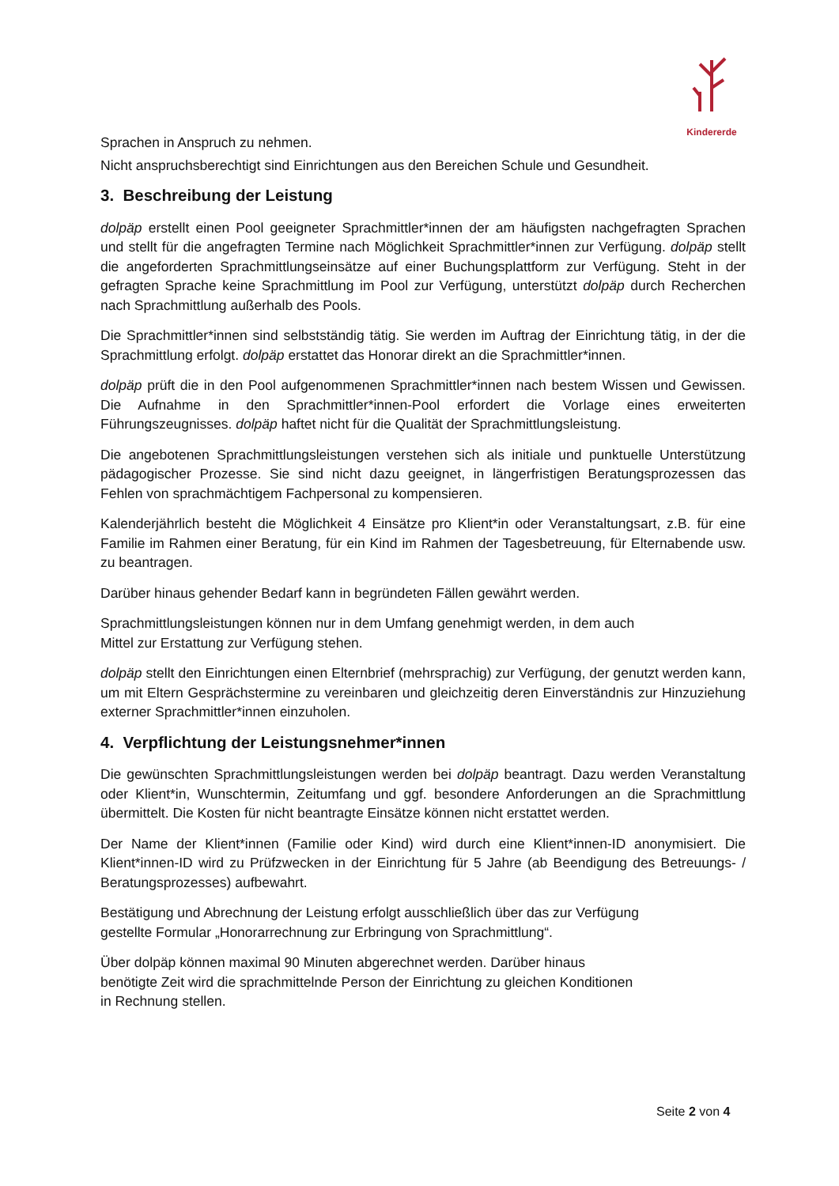Kindererde
Sprachen in Anspruch zu nehmen.
Nicht anspruchsberechtigt sind Einrichtungen aus den Bereichen Schule und Gesundheit.
3. Beschreibung der Leistung
dolpäp erstellt einen Pool geeigneter Sprachmittler*innen der am häufigsten nachgefragten Sprachen und stellt für die angefragten Termine nach Möglichkeit Sprachmittler*innen zur Verfügung. dolpäp stellt die angeforderten Sprachmittlungseinsätze auf einer Buchungsplattform zur Verfügung. Steht in der gefragten Sprache keine Sprachmittlung im Pool zur Verfügung, unterstützt dolpäp durch Recherchen nach Sprachmittlung außerhalb des Pools.
Die Sprachmittler*innen sind selbstständig tätig. Sie werden im Auftrag der Einrichtung tätig, in der die Sprachmittlung erfolgt. dolpäp erstattet das Honorar direkt an die Sprachmittler*innen.
dolpäp prüft die in den Pool aufgenommenen Sprachmittler*innen nach bestem Wissen und Gewissen. Die Aufnahme in den Sprachmittler*innen-Pool erfordert die Vorlage eines erweiterten Führungszeugnisses. dolpäp haftet nicht für die Qualität der Sprachmittlungsleistung.
Die angebotenen Sprachmittlungsleistungen verstehen sich als initiale und punktuelle Unterstützung pädagogischer Prozesse. Sie sind nicht dazu geeignet, in längerfristigen Beratungsprozessen das Fehlen von sprachmächtigem Fachpersonal zu kompensieren.
Kalenderjährlich besteht die Möglichkeit 4 Einsätze pro Klient*in oder Veranstaltungsart, z.B. für eine Familie im Rahmen einer Beratung, für ein Kind im Rahmen der Tagesbetreuung, für Elternabende usw. zu beantragen.
Darüber hinaus gehender Bedarf kann in begründeten Fällen gewährt werden.
Sprachmittlungsleistungen können nur in dem Umfang genehmigt werden, in dem auch
Mittel zur Erstattung zur Verfügung stehen.
dolpäp stellt den Einrichtungen einen Elternbrief (mehrsprachig) zur Verfügung, der genutzt werden kann, um mit Eltern Gesprächstermine zu vereinbaren und gleichzeitig deren Einverständnis zur Hinzuziehung externer Sprachmittler*innen einzuholen.
4. Verpflichtung der Leistungsnehmer*innen
Die gewünschten Sprachmittlungsleistungen werden bei dolpäp beantragt. Dazu werden Veranstaltung oder Klient*in, Wunschtermin, Zeitumfang und ggf. besondere Anforderungen an die Sprachmittlung übermittelt. Die Kosten für nicht beantragte Einsätze können nicht erstattet werden.
Der Name der Klient*innen (Familie oder Kind) wird durch eine Klient*innen-ID anonymisiert. Die Klient*innen-ID wird zu Prüfzwecken in der Einrichtung für 5 Jahre (ab Beendigung des Betreuungs- / Beratungsprozesses) aufbewahrt.
Bestätigung und Abrechnung der Leistung erfolgt ausschließlich über das zur Verfügung
gestellte Formular „Honorarrechnung zur Erbringung von Sprachmittlung“.
Über dolpäp können maximal 90 Minuten abgerechnet werden. Darüber hinaus
benötigte Zeit wird die sprachmittelnde Person der Einrichtung zu gleichen Konditionen
in Rechnung stellen.
Seite 2 von 4